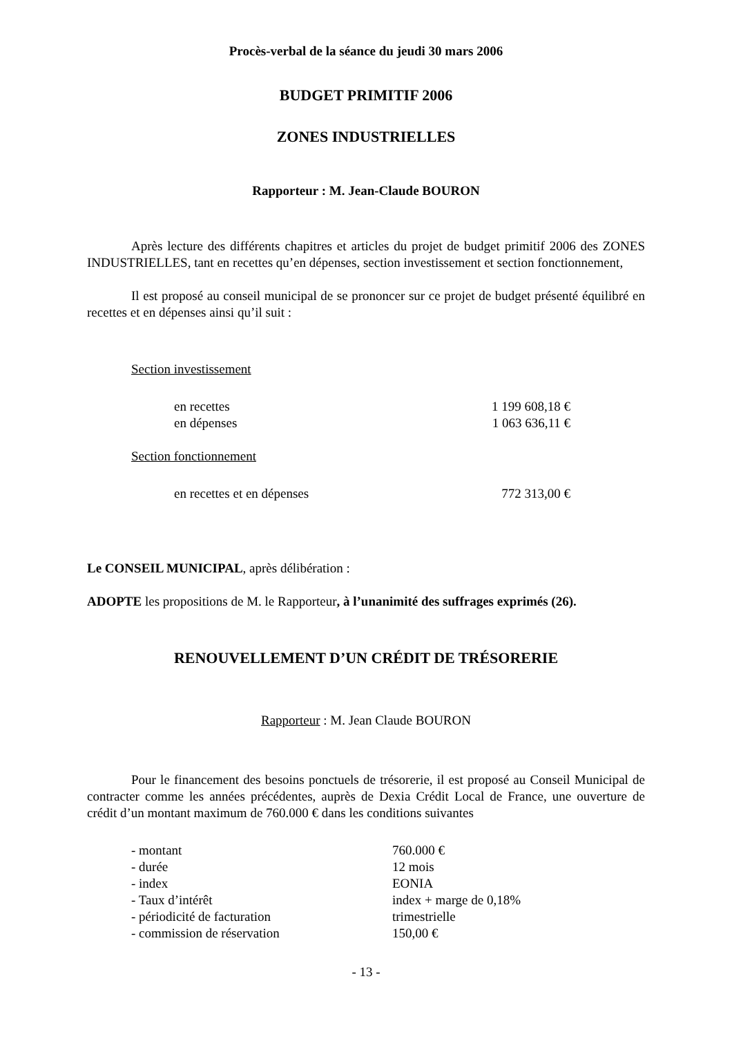Procès-verbal de la séance du jeudi 30 mars 2006
BUDGET PRIMITIF 2006
ZONES INDUSTRIELLES
Rapporteur : M. Jean-Claude BOURON
Après lecture des différents chapitres et articles du projet de budget primitif 2006 des ZONES INDUSTRIELLES, tant en recettes qu’en dépenses, section investissement et section fonctionnement,
Il est proposé au conseil municipal de se prononcer sur ce projet de budget présenté équilibré en recettes et en dépenses ainsi qu’il suit :
Section investissement
en recettes 1 199 608,18 €
en dépenses 1 063 636,11 €
Section fonctionnement
en recettes et en dépenses 772 313,00 €
Le CONSEIL MUNICIPAL, après délibération :
ADOPTE les propositions de M. le Rapporteur, à l’unanimité des suffrages exprimés (26).
RENOUVELLEMENT D’UN CRÉDIT DE TRÉSORERIE
Rapporteur : M. Jean Claude BOURON
Pour le financement des besoins ponctuels de trésorerie, il est proposé au Conseil Municipal de contracter comme les années précédentes, auprès de Dexia Crédit Local de France, une ouverture de crédit d’un montant maximum de 760.000 € dans les conditions suivantes
- montant 760.000 €
- durée 12 mois
- index EONIA
- Taux d’intérêt index + marge de 0,18%
- périodicité de facturation trimestrielle
- commission de réservation 150,00 €
- 13 -